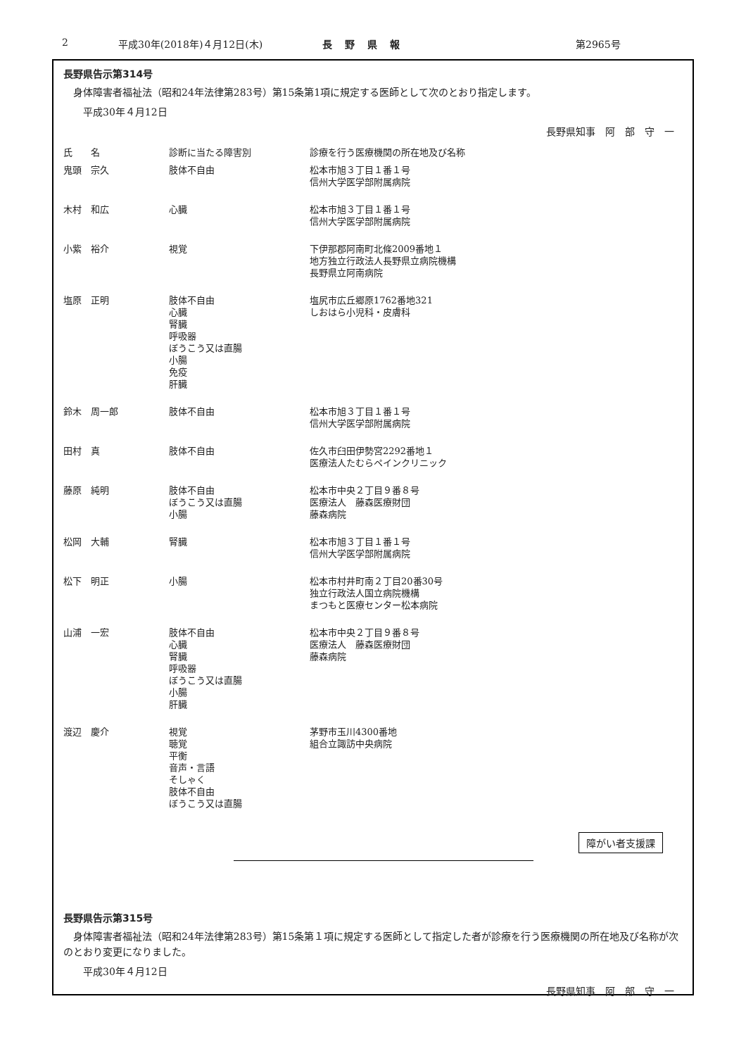2 平成30年(2018年)４月12日(木) 長野県報 第2965号
長野県告示第314号
　身体障害者福祉法（昭和24年法律第283号）第15条第1項に規定する医師として次のとおり指定します。
　　平成30年４月12日
長野県知事　阿　部　守　一
| 氏 名 | 診断に当たる障害別 | 診療を行う医療機関の所在地及び名称 |
| --- | --- | --- |
| 鬼頭 宗久 | 肢体不自由 | 松本市旭３丁目１番１号 信州大学医学部附属病院 |
| 木村 和広 | 心臓 | 松本市旭３丁目１番１号 信州大学医学部附属病院 |
| 小紫 裕介 | 視覚 | 下伊那郡阿南町北條2009番地１ 地方独立行政法人長野県立病院機構 長野県立阿南病院 |
| 塩原 正明 | 肢体不自由 心臓 腎臓 呼吸器 ぼうこう又は直腸 小腸 免疫 肝臓 | 塩尻市広丘郷原1762番地321 しおはら小児科・皮膚科 |
| 鈴木 周一郎 | 肢体不自由 | 松本市旭３丁目１番１号 信州大学医学部附属病院 |
| 田村 真 | 肢体不自由 | 佐久市臼田伊勢宮2292番地１ 医療法人たむらペインクリニック |
| 藤原 純明 | 肢体不自由 ぼうこう又は直腸 小腸 | 松本市中央２丁目９番８号 医療法人 藤森医療財団 藤森病院 |
| 松岡 大輔 | 腎臓 | 松本市旭３丁目１番１号 信州大学医学部附属病院 |
| 松下 明正 | 小腸 | 松本市村井町南２丁目20番30号 独立行政法人国立病院機構 まつもと医療センター松本病院 |
| 山浦 一宏 | 肢体不自由 心臓 腎臓 呼吸器 ぼうこう又は直腸 小腸 肝臓 | 松本市中央２丁目９番８号 医療法人 藤森医療財団 藤森病院 |
| 渡辺 慶介 | 視覚 聴覚 平衡 音声・言語 そしゃく 肢体不自由 ぼうこう又は直腸 | 茅野市玉川4300番地 組合立諏訪中央病院 |
障がい者支援課
長野県告示第315号
　身体障害者福祉法（昭和24年法律第283号）第15条第１項に規定する医師として指定した者が診療を行う医療機関の所在地及び名称が次のとおり変更になりました。
　　平成30年４月12日
長野県知事　阿　部　守　一